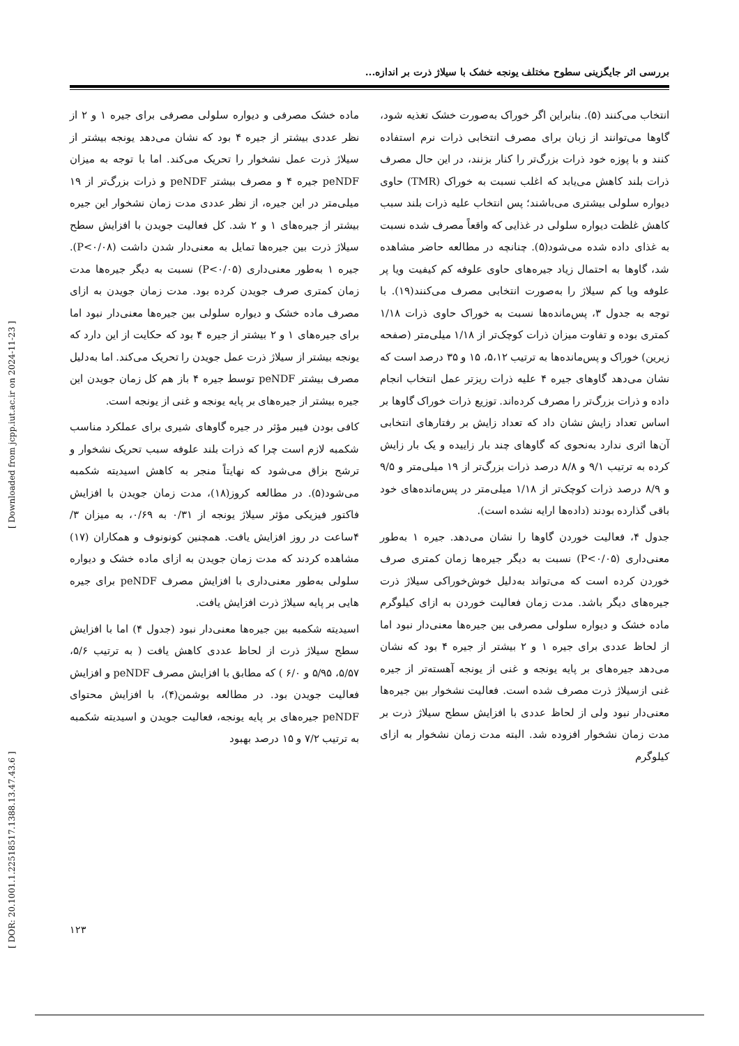بررسی اثر جایگزینی سطوح مختلف یونجه خشک با سیلاژ ذرت بر اندازه...
انتخاب می‌کنند (۵). بنابراین اگر خوراک به‌صورت خشک تغذیه شود، گاوها می‌توانند از زبان برای مصرف انتخابی ذرات نرم استفاده کنند و با پوزه خود ذرات بزرگ‌تر را کنار بزنند، در این حال مصرف ذرات بلند کاهش می‌یابد که اغلب نسبت به خوراک (TMR) حاوی دیواره سلولی بیشتری می‌باشند؛ پس انتخاب علیه ذرات بلند سبب کاهش غلظت دیواره سلولی در غذایی که واقعاً مصرف شده نسبت به غذای داده شده می‌شود(۵). چنانچه در مطالعه حاضر مشاهده شد، گاوها به احتمال زیاد جیره‌های حاوی علوفه کم کیفیت ویا پر علوفه ویا کم سیلاژ را به‌صورت انتخابی مصرف می‌کنند(۱۹). با توجه به جدول ۳، پس‌مانده‌ها نسبت به خوراک حاوی ذرات ۱/۱۸ کمتری بوده و تفاوت میزان ذرات کوچک‌تر از ۱/۱۸ میلی‌متر (صفحه زیرین) خوراک و پس‌مانده‌ها به ترتیب ۵،۱۲، ۱۵ و ۳۵ درصد است که نشان می‌دهد گاوهای جیره ۴ علیه ذرات ریزتر عمل انتخاب انجام داده و ذرات بزرگ‌تر را مصرف کرده‌اند. توزیع ذرات خوراک گاوها بر اساس تعداد زایش نشان داد که تعداد زایش بر رفتارهای انتخابی آن‌ها اثری ندارد به‌نحوی که گاوهای چند بار زاییده و یک بار زایش کرده به ترتیب ۹/۱ و ۸/۸ درصد ذرات بزرگ‌تر از ۱۹ میلی‌متر و ۹/۵ و ۸/۹ درصد ذرات کوچک‌تر از ۱/۱۸ میلی‌متر در پس‌مانده‌های خود باقی گذارده بودند (داده‌ها ارایه نشده است).
جدول ۴، فعالیت خوردن گاوها را نشان می‌دهد. جیره ۱ به‌طور معنی‌داری (P<۰/۰۵) نسبت به دیگر جیره‌ها زمان کمتری صرف خوردن کرده است که می‌تواند به‌دلیل خوش‌خوراکی سیلاژ ذرت جیره‌های دیگر باشد. مدت زمان فعالیت خوردن به ازای کیلوگرم ماده خشک و دیواره سلولی مصرفی بین جیره‌ها معنی‌دار نبود اما از لحاظ عددی برای جیره ۱ و ۲ بیشتر از جیره ۴ بود که نشان می‌دهد جیره‌های بر پایه یونجه و غنی از یونجه آهسته‌تر از جیره غنی ازسیلاژ ذرت مصرف شده است. فعالیت نشخوار بین جیره‌ها معنی‌دار نبود ولی از لحاظ عددی با افزایش سطح سیلاژ ذرت بر مدت زمان نشخوار افزوده شد. البته مدت زمان نشخوار به ازای کیلوگرم
ماده خشک مصرفی و دیواره سلولی مصرفی برای جیره ۱ و ۲ از نظر عددی بیشتر از جیره ۴ بود که نشان می‌دهد یونجه بیشتر از سیلاژ ذرت عمل نشخوار را تحریک می‌کند. اما با توجه به میزان peNDF جیره ۴ و مصرف بیشتر peNDF و ذرات بزرگ‌تر از ۱۹ میلی‌متر در این جیره، از نظر عددی مدت زمان نشخوار این جیره بیشتر از جیره‌های ۱ و ۲ شد. کل فعالیت جویدن با افزایش سطح سیلاژ ذرت بین جیره‌ها تمایل به معنی‌دار شدن داشت (P<۰/۰۸). جیره ۱ به‌طور معنی‌داری (P<۰/۰۵) نسبت به دیگر جیره‌ها مدت زمان کمتری صرف جویدن کرده بود. مدت زمان جویدن به ازای مصرف ماده خشک و دیواره سلولی بین جیره‌ها معنی‌دار نبود اما برای جیره‌های ۱ و ۲ بیشتر از جیره ۴ بود که حکایت از این دارد که یونجه بیشتر از سیلاژ ذرت عمل جویدن را تحریک می‌کند. اما به‌دلیل مصرف بیشتر peNDF توسط جیره ۴ باز هم کل زمان جویدن این جیره بیشتر از جیره‌های بر پایه یونجه و غنی از یونجه است.
کافی بودن فیبر مؤثر در جیره گاوهای شیری برای عملکرد مناسب شکمبه لازم است چرا که ذرات بلند علوفه سبب تحریک نشخوار و ترشح بزاق می‌شود که نهایتاً منجر به کاهش اسیدیته شکمبه می‌شود(۵). در مطالعه کروز(۱۸)، مدت زمان جویدن با افزایش فاکتور فیزیکی مؤثر سیلاژ یونجه از ۰/۳۱ به ۰/۶۹، به میزان ۳/ ۴ساعت در روز افزایش یافت. همچنین کونونوف و همکاران (۱۷) مشاهده کردند که مدت زمان جویدن به ازای ماده خشک و دیواره سلولی به‌طور معنی‌داری با افزایش مصرف peNDF برای جیره هایی بر پایه سیلاژ ذرت افزایش یافت.
اسیدیته شکمبه بین جیره‌ها معنی‌دار نبود (جدول ۴) اما با افزایش سطح سیلاژ ذرت از لحاظ عددی کاهش یافت ( به ترتیب ۵/۶، ۵/۵۷، ۵/۹۵ و ۶/۰ ) که مطابق با افزایش مصرف peNDF و افزایش فعالیت جویدن بود. در مطالعه بوشمن(۴)، با افزایش محتوای peNDF جیره‌های بر پایه یونجه، فعالیت جویدن و اسیدیته شکمبه به ترتیب ۷/۲ و ۱۵ درصد بهبود
[ DOR: 20.1001.1.22518517.1388.13.47.43.6 ] [ Downloaded from jcpp.iut.ac.ir on 2024-11-23 ]
۱۲۳